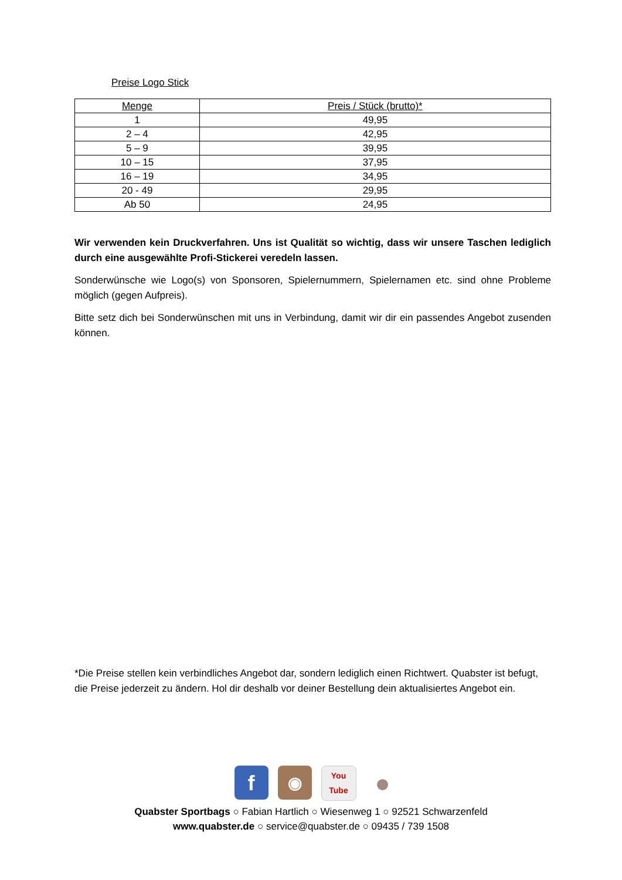Preise Logo Stick
| Menge | Preis / Stück (brutto)* |
| --- | --- |
| 1 | 49,95 |
| 2 – 4 | 42,95 |
| 5 – 9 | 39,95 |
| 10 – 15 | 37,95 |
| 16 – 19 | 34,95 |
| 20 - 49 | 29,95 |
| Ab 50 | 24,95 |
Wir verwenden kein Druckverfahren. Uns ist Qualität so wichtig, dass wir unsere Taschen lediglich durch eine ausgewählte Profi-Stickerei veredeln lassen.
Sonderwünsche wie Logo(s) von Sponsoren, Spielernummern, Spielernamen etc. sind ohne Probleme möglich (gegen Aufpreis).
Bitte setz dich bei Sonderwünschen mit uns in Verbindung, damit wir dir ein passendes Angebot zusenden können.
*Die Preise stellen kein verbindliches Angebot dar, sondern lediglich einen Richtwert. Quabster ist befugt, die Preise jederzeit zu ändern. Hol dir deshalb vor deiner Bestellung dein aktualisiertes Angebot ein.
f
◉
You
Tube
●
Quabster Sportbags ○ Fabian Hartlich ○ Wiesenweg 1 ○ 92521 Schwarzenfeld
www.quabster.de ○ service@quabster.de ○ 09435 / 739 1508